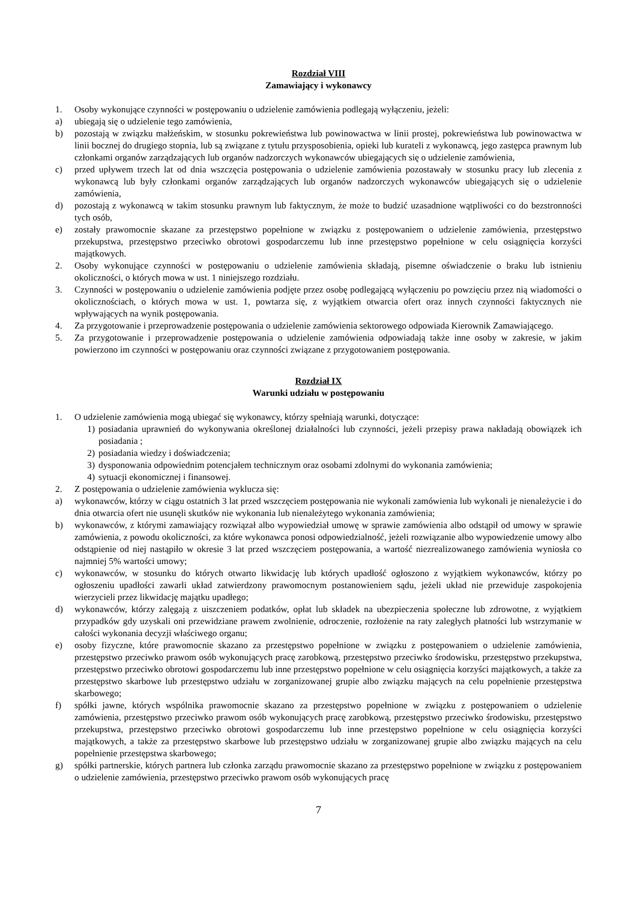Rozdział VIII
Zamawiający i wykonawcy
1. Osoby wykonujące czynności w postępowaniu o udzielenie zamówienia podlegają wyłączeniu, jeżeli:
a) ubiegają się o udzielenie tego zamówienia,
b) pozostają w związku małżeńskim, w stosunku pokrewieństwa lub powinowactwa w linii prostej, pokrewieństwa lub powinowactwa w linii bocznej do drugiego stopnia, lub są związane z tytułu przysposobienia, opieki lub kurateli z wykonawcą, jego zastępca prawnym lub członkami organów zarządzających lub organów nadzorczych wykonawców ubiegających się o udzielenie zamówienia,
c) przed upływem trzech lat od dnia wszczęcia postępowania o udzielenie zamówienia pozostawały w stosunku pracy lub zlecenia z wykonawcą lub były członkami organów zarządzających lub organów nadzorczych wykonawców ubiegających się o udzielenie zamówienia,
d) pozostają z wykonawcą w takim stosunku prawnym lub faktycznym, że może to budzić uzasadnione wątpliwości co do bezstronności tych osób,
e) zostały prawomocnie skazane za przestępstwo popełnione w związku z postępowaniem o udzielenie zamówienia, przestępstwo przekupstwa, przestępstwo przeciwko obrotowi gospodarczemu lub inne przestępstwo popełnione w celu osiągnięcia korzyści majątkowych.
2. Osoby wykonujące czynności w postępowaniu o udzielenie zamówienia składają, pisemne oświadczenie o braku lub istnieniu okoliczności, o których mowa w ust. 1 niniejszego rozdziału.
3. Czynności w postępowaniu o udzielenie zamówienia podjęte przez osobę podlegającą wyłączeniu po powzięciu przez nią wiadomości o okolicznościach, o których mowa w ust. 1, powtarza się, z wyjątkiem otwarcia ofert oraz innych czynności faktycznych nie wpływających na wynik postępowania.
4. Za przygotowanie i przeprowadzenie postępowania o udzielenie zamówienia sektorowego odpowiada Kierownik Zamawiającego.
5. Za przygotowanie i przeprowadzenie postępowania o udzielenie zamówienia odpowiadają także inne osoby w zakresie, w jakim powierzono im czynności w postępowaniu oraz czynności związane z przygotowaniem postępowania.
Rozdział IX
Warunki udziału w postępowaniu
1. O udzielenie zamówienia mogą ubiegać się wykonawcy, którzy spełniają warunki, dotyczące:
1) posiadania uprawnień do wykonywania określonej działalności lub czynności, jeżeli przepisy prawa nakładają obowiązek ich posiadania ;
2) posiadania wiedzy i doświadczenia;
3) dysponowania odpowiednim potencjałem technicznym oraz osobami zdolnymi do wykonania zamówienia;
4) sytuacji ekonomicznej i finansowej.
2. Z postępowania o udzielenie zamówienia wyklucza się:
a) wykonawców, którzy w ciągu ostatnich 3 lat przed wszczęciem postępowania nie wykonali zamówienia lub wykonali je nienależycie i do dnia otwarcia ofert nie usunęli skutków nie wykonania lub nienależytego wykonania zamówienia;
b) wykonawców, z którymi zamawiający rozwiązał albo wypowiedział umowę w sprawie zamówienia albo odstąpił od umowy w sprawie zamówienia, z powodu okoliczności, za które wykonawca ponosi odpowiedzialność, jeżeli rozwiązanie albo wypowiedzenie umowy albo odstąpienie od niej nastąpiło w okresie 3 lat przed wszczęciem postępowania, a wartość niezrealizowanego zamówienia wyniosła co najmniej 5% wartości umowy;
c) wykonawców, w stosunku do których otwarto likwidację lub których upadłość ogłoszono z wyjątkiem wykonawców, którzy po ogłoszeniu upadłości zawarli układ zatwierdzony prawomocnym postanowieniem sądu, jeżeli układ nie przewiduje zaspokojenia wierzycieli przez likwidację majątku upadłego;
d) wykonawców, którzy zalęgają z uiszczeniem podatków, opłat lub składek na ubezpieczenia społeczne lub zdrowotne, z wyjątkiem przypadków gdy uzyskali oni przewidziane prawem zwolnienie, odroczenie, rozłożenie na raty zaległych płatności lub wstrzymanie w całości wykonania decyzji właściwego organu;
e) osoby fizyczne, które prawomocnie skazano za przestępstwo popełnione w związku z postępowaniem o udzielenie zamówienia, przestępstwo przeciwko prawom osób wykonujących pracę zarobkową, przestępstwo przeciwko środowisku, przestępstwo przekupstwa, przestępstwo przeciwko obrotowi gospodarczemu lub inne przestępstwo popełnione w celu osiągnięcia korzyści majątkowych, a także za przestępstwo skarbowe lub przestępstwo udziału w zorganizowanej grupie albo związku mających na celu popełnienie przestępstwa skarbowego;
f) spółki jawne, których wspólnika prawomocnie skazano za przestępstwo popełnione w związku z postępowaniem o udzielenie zamówienia, przestępstwo przeciwko prawom osób wykonujących pracę zarobkową, przestępstwo przeciwko środowisku, przestępstwo przekupstwa, przestępstwo przeciwko obrotowi gospodarczemu lub inne przestępstwo popełnione w celu osiągnięcia korzyści majątkowych, a także za przestępstwo skarbowe lub przestępstwo udziału w zorganizowanej grupie albo związku mających na celu popełnienie przestępstwa skarbowego;
g) spółki partnerskie, których partnera lub członka zarządu prawomocnie skazano za przestępstwo popełnione w związku z postępowaniem o udzielenie zamówienia, przestępstwo przeciwko prawom osób wykonujących pracę
7